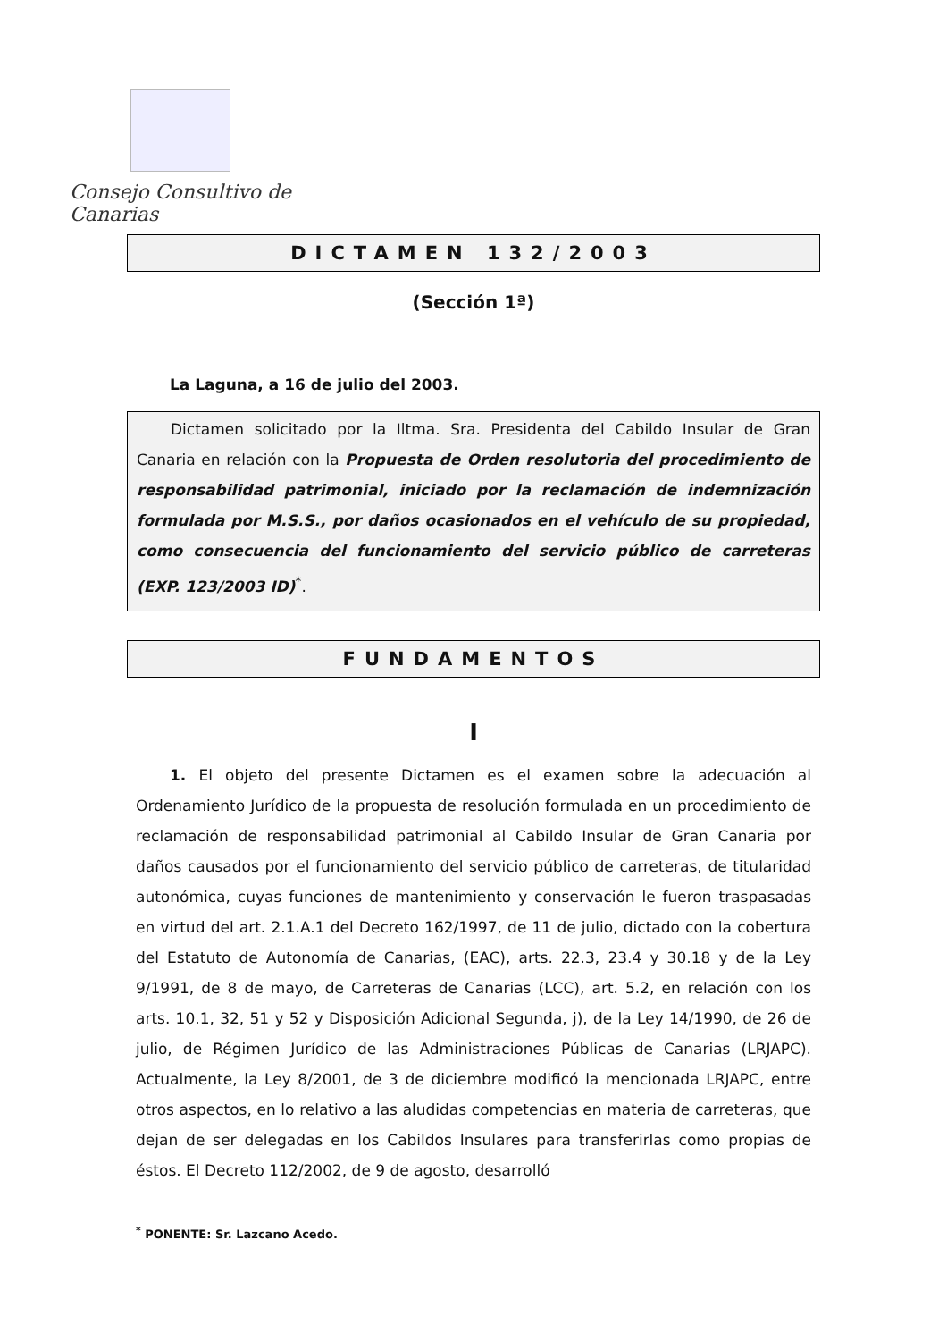Consejo Consultivo de Canarias
DICTAMEN 132/2003
(Sección 1ª)
La Laguna, a 16 de julio del 2003.
Dictamen solicitado por la Iltma. Sra. Presidenta del Cabildo Insular de Gran Canaria en relación con la Propuesta de Orden resolutoria del procedimiento de responsabilidad patrimonial, iniciado por la reclamación de indemnización formulada por M.S.S., por daños ocasionados en el vehículo de su propiedad, como consecuencia del funcionamiento del servicio público de carreteras (EXP. 123/2003 ID)<sup>*</sup>.
FUNDAMENTOS
I
1. El objeto del presente Dictamen es el examen sobre la adecuación al Ordenamiento Jurídico de la propuesta de resolución formulada en un procedimiento de reclamación de responsabilidad patrimonial al Cabildo Insular de Gran Canaria por daños causados por el funcionamiento del servicio público de carreteras, de titularidad autonómica, cuyas funciones de mantenimiento y conservación le fueron traspasadas en virtud del art. 2.1.A.1 del Decreto 162/1997, de 11 de julio, dictado con la cobertura del Estatuto de Autonomía de Canarias, (EAC), arts. 22.3, 23.4 y 30.18 y de la Ley 9/1991, de 8 de mayo, de Carreteras de Canarias (LCC), art. 5.2, en relación con los arts. 10.1, 32, 51 y 52 y Disposición Adicional Segunda, j), de la Ley 14/1990, de 26 de julio, de Régimen Jurídico de las Administraciones Públicas de Canarias (LRJAPC). Actualmente, la Ley 8/2001, de 3 de diciembre modificó la mencionada LRJAPC, entre otros aspectos, en lo relativo a las aludidas competencias en materia de carreteras, que dejan de ser delegadas en los Cabildos Insulares para transferirlas como propias de éstos. El Decreto 112/2002, de 9 de agosto, desarrolló
<sup>*</sup> PONENTE: Sr. Lazcano Acedo.